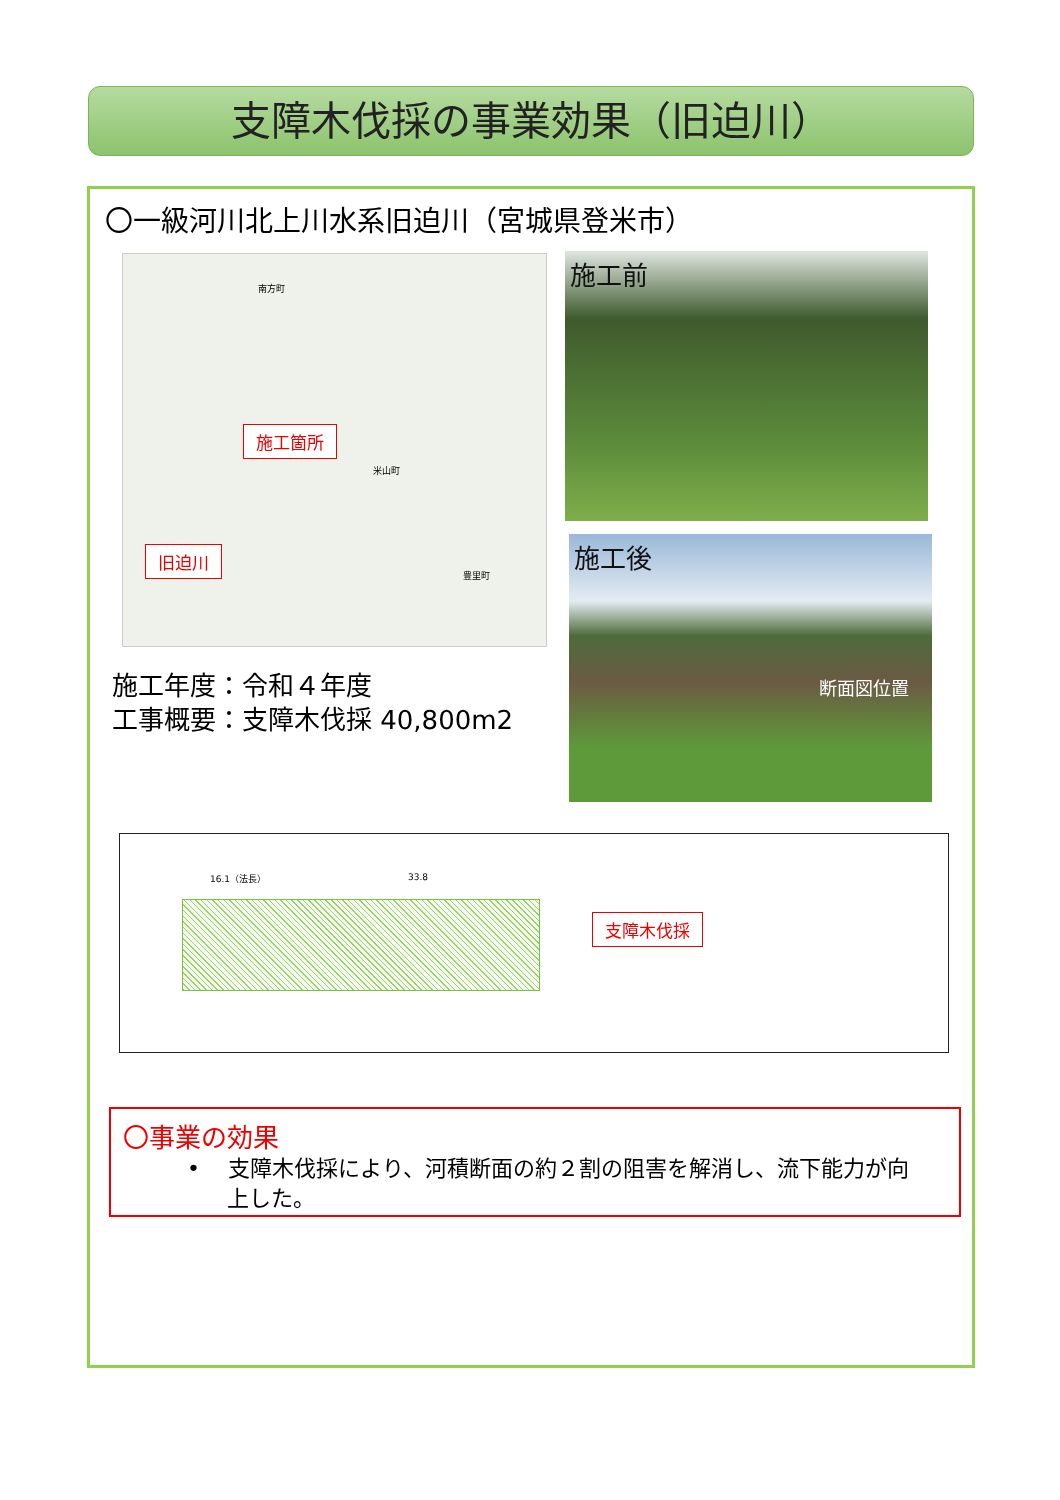支障木伐採の事業効果（旧迫川）
〇一級河川北上川水系旧迫川（宮城県登米市）
施工箇所
旧迫川
米山町
南方町
豊里町
施工前
施工後
断面図位置
施工年度：令和４年度
工事概要：支障木伐採 40,800m2
16.1（法長） 33.8
支障木伐採
〇事業の効果
• 支障木伐採により、河積断面の約２割の阻害を解消し、流下能力が向上した。